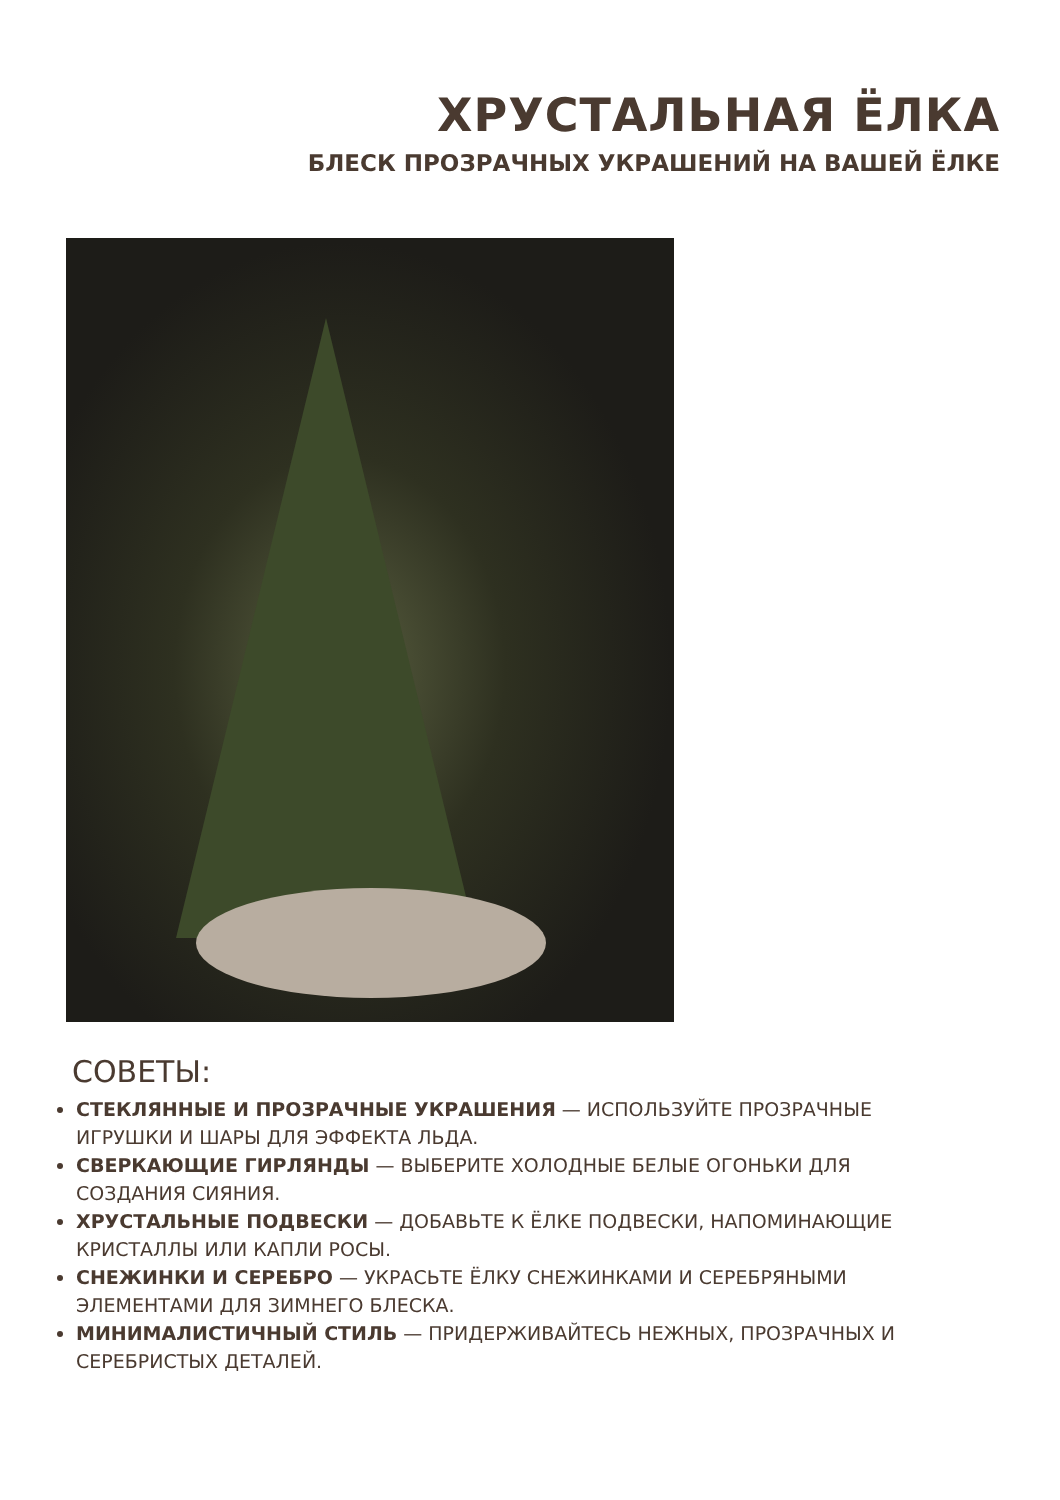ХРУСТАЛЬНАЯ ЁЛКА
БЛЕСК ПРОЗРАЧНЫХ УКРАШЕНИЙ НА ВАШЕЙ ЁЛКЕ
СОВЕТЫ:
СТЕКЛЯННЫЕ И ПРОЗРАЧНЫЕ УКРАШЕНИЯ — ИСПОЛЬЗУЙТЕ ПРОЗРАЧНЫЕ ИГРУШКИ И ШАРЫ ДЛЯ ЭФФЕКТА ЛЬДА.
СВЕРКАЮЩИЕ ГИРЛЯНДЫ — ВЫБЕРИТЕ ХОЛОДНЫЕ БЕЛЫЕ ОГОНЬКИ ДЛЯ СОЗДАНИЯ СИЯНИЯ.
ХРУСТАЛЬНЫЕ ПОДВЕСКИ — ДОБАВЬТЕ К ЁЛКЕ ПОДВЕСКИ, НАПОМИНАЮЩИЕ КРИСТАЛЛЫ ИЛИ КАПЛИ РОСЫ.
СНЕЖИНКИ И СЕРЕБРО — УКРАСЬТЕ ЁЛКУ СНЕЖИНКАМИ И СЕРЕБРЯНЫМИ ЭЛЕМЕНТАМИ ДЛЯ ЗИМНЕГО БЛЕСКА.
МИНИМАЛИСТИЧНЫЙ СТИЛЬ — ПРИДЕРЖИВАЙТЕСЬ НЕЖНЫХ, ПРОЗРАЧНЫХ И СЕРЕБРИСТЫХ ДЕТАЛЕЙ.